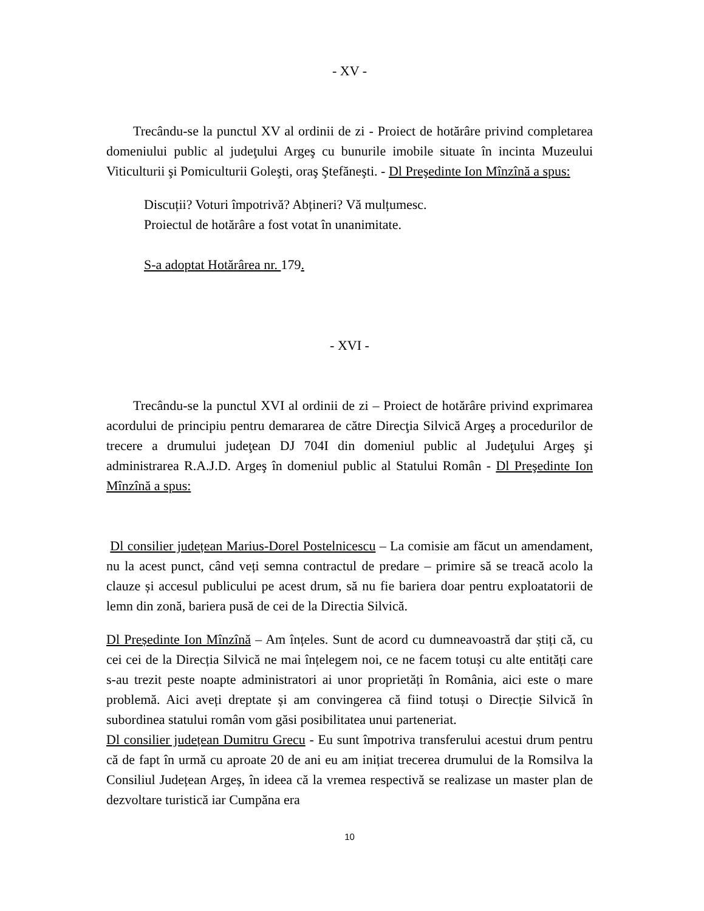- XV -
Trecându-se la punctul XV al ordinii de zi - Proiect de hotărâre privind completarea domeniului public al judeţului Argeş cu bunurile imobile situate în incinta Muzeului Viticulturii şi Pomiculturii Goleşti, oraş Ştefăneşti. - Dl Preşedinte Ion Mînzînă a spus:
Discuții? Voturi împotrivă? Abțineri? Vă mulțumesc.
Proiectul de hotărâre a fost votat în unanimitate.
S-a adoptat Hotărârea nr. 179.
- XVI -
Trecându-se la punctul XVI al ordinii de zi – Proiect de hotărâre privind exprimarea acordului de principiu pentru demararea de către Direcţia Silvică Argeş a procedurilor de trecere a drumului judeţean DJ 704I din domeniul public al Judeţului Argeş şi administrarea R.A.J.D. Argeş în domeniul public al Statului Român - Dl Preşedinte Ion Mînzînă a spus:
Dl consilier județean Marius-Dorel Postelnicescu – La comisie am făcut un amendament, nu la acest punct, când veți semna contractul de predare – primire să se treacă acolo la clauze și accesul publicului pe acest drum, să nu fie bariera doar pentru exploatatorii de lemn din zonă, bariera pusă de cei de la Directia Silvică.
Dl Președinte Ion Mînzînă – Am înțeles. Sunt de acord cu dumneavoastră dar știți că, cu cei cei de la Direcția Silvică ne mai înțelegem noi, ce ne facem totuși cu alte entități care s-au trezit peste noapte administratori ai unor proprietăți în România, aici este o mare problemă. Aici aveți dreptate și am convingerea că fiind totuși o Direcție Silvică în subordinea statului român vom găsi posibilitatea unui parteneriat.
Dl consilier județean Dumitru Grecu - Eu sunt împotriva transferului acestui drum pentru că de fapt în urmă cu aproate 20 de ani eu am inițiat trecerea drumului de la Romsilva la Consiliul Județean Argeș, în ideea că la vremea respectivă se realizase un master plan de dezvoltare turistică iar Cumpăna era
10